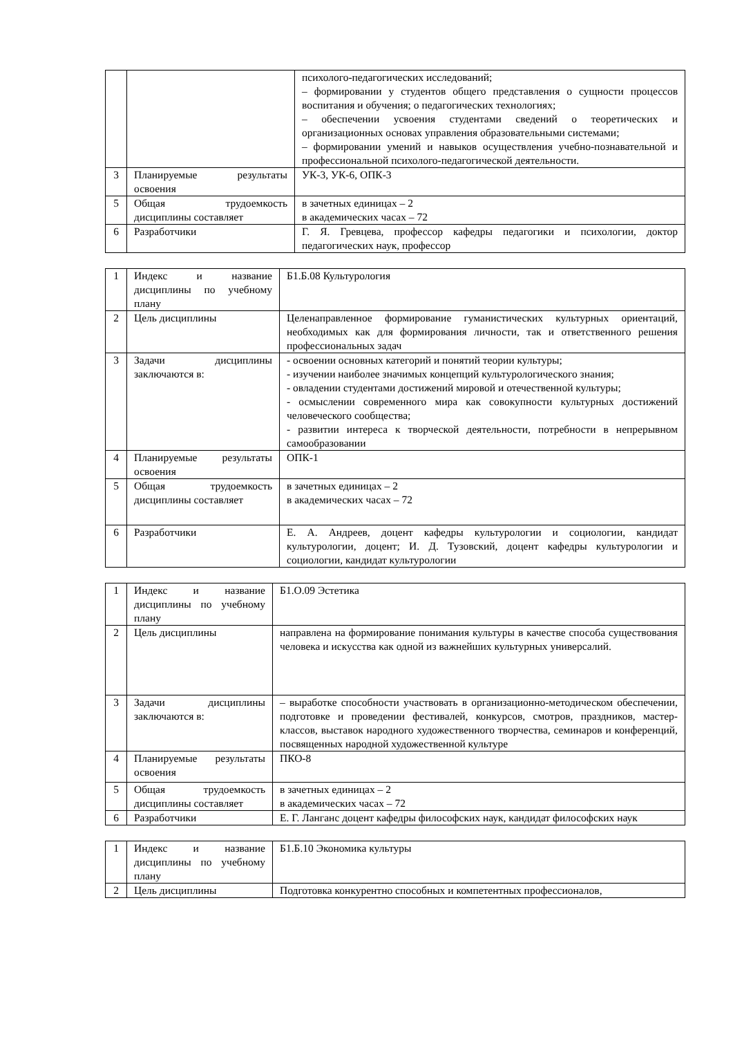| | | психолого-педагогических исследований; – формировании у студентов общего представления о сущности процессов воспитания и обучения; о педагогических технологиях; – обеспечении усвоения студентами сведений о теоретических и организационных основах управления образовательными системами; – формировании умений и навыков осуществления учебно-познавательной и профессиональной психолого-педагогической деятельности. |
| 3 | Планируемые результаты освоения | УК-3, УК-6, ОПК-3 |
| 5 | Общая трудоемкость дисциплины составляет | в зачетных единицах – 2 в академических часах – 72 |
| 6 | Разработчики | Г. Я. Гревцева, профессор кафедры педагогики и психологии, доктор педагогических наук, профессор |
| 1 | Индекс и название дисциплины по учебному плану | Б1.Б.08 Культурология |
| 2 | Цель дисциплины | Целенаправленное формирование гуманистических культурных ориентаций, необходимых как для формирования личности, так и ответственного решения профессиональных задач |
| 3 | Задачи дисциплины заключаются в: | - освоении основных категорий и понятий теории культуры; - изучении наиболее значимых концепций культурологического знания; - овладении студентами достижений мировой и отечественной культуры; - осмыслении современного мира как совокупности культурных достижений человеческого сообщества; - развитии интереса к творческой деятельности, потребности в непрерывном самообразовании |
| 4 | Планируемые результаты освоения | ОПК-1 |
| 5 | Общая трудоемкость дисциплины составляет | в зачетных единицах – 2 в академических часах – 72 |
| 6 | Разработчики | Е. А. Андреев, доцент кафедры культурологии и социологии, кандидат культурологии, доцент; И. Д. Тузовский, доцент кафедры культурологии и социологии, кандидат культурологии |
| 1 | Индекс и название дисциплины по учебному плану | Б1.О.09 Эстетика |
| 2 | Цель дисциплины | направлена на формирование понимания культуры в качестве способа существования человека и искусства как одной из важнейших культурных универсалий. |
| 3 | Задачи дисциплины заключаются в: | – выработке способности участвовать в организационно-методическом обеспечении, подготовке и проведении фестивалей, конкурсов, смотров, праздников, мастер-классов, выставок народного художественного творчества, семинаров и конференций, посвященных народной художественной культуре |
| 4 | Планируемые результаты освоения | ПКО-8 |
| 5 | Общая трудоемкость дисциплины составляет | в зачетных единицах – 2 в академических часах – 72 |
| 6 | Разработчики | Е. Г. Ланганс доцент кафедры философских наук, кандидат философских наук |
| 1 | Индекс и название дисциплины по учебному плану | Б1.Б.10 Экономика культуры |
| 2 | Цель дисциплины | Подготовка конкурентно способных и компетентных профессионалов, |